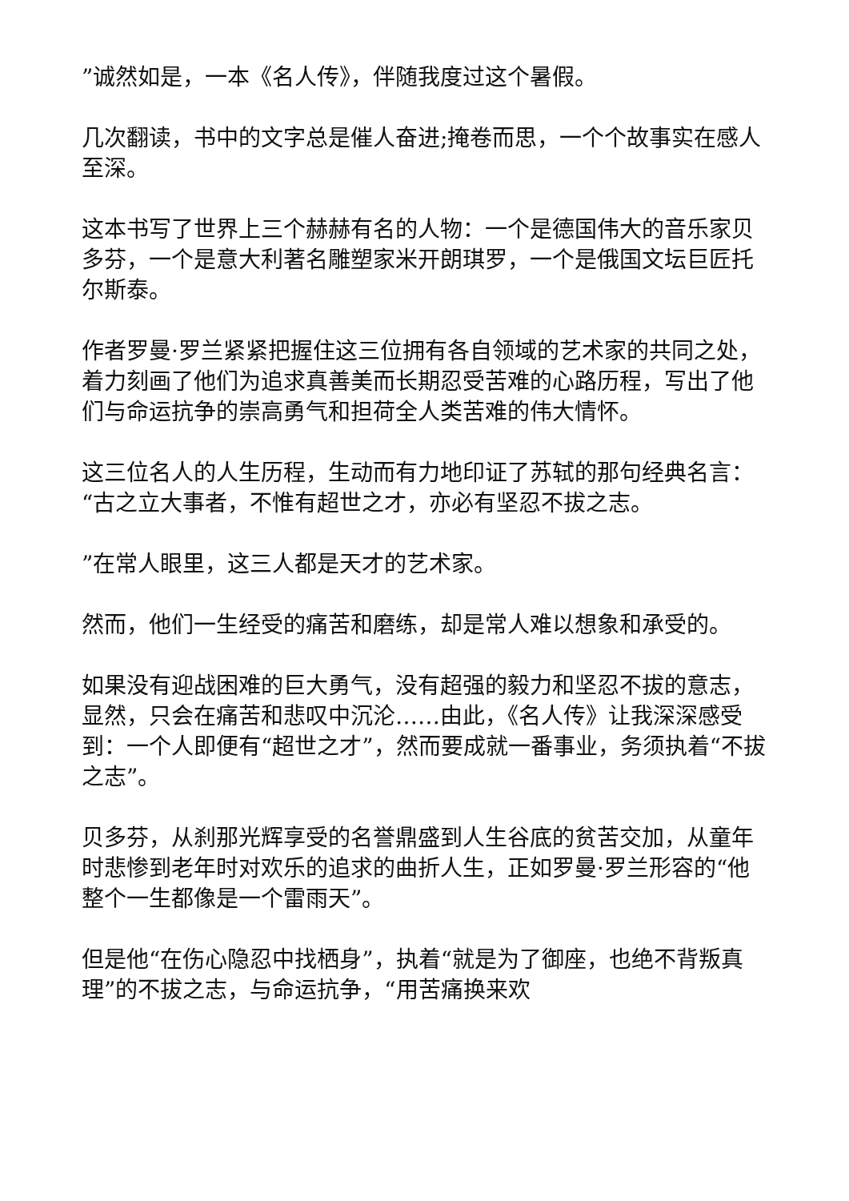”诚然如是，一本《名人传》，伴随我度过这个暑假。
几次翻读，书中的文字总是催人奋进;掩卷而思，一个个故事实在感人至深。
这本书写了世界上三个赫赫有名的人物：一个是德国伟大的音乐家贝多芬，一个是意大利著名雕塑家米开朗琪罗，一个是俄国文坛巨匠托尔斯泰。
作者罗曼·罗兰紧紧把握住这三位拥有各自领域的艺术家的共同之处，着力刻画了他们为追求真善美而长期忍受苦难的心路历程，写出了他们与命运抗争的崇高勇气和担荷全人类苦难的伟大情怀。
这三位名人的人生历程，生动而有力地印证了苏轼的那句经典名言：“古之立大事者，不惟有超世之才，亦必有坚忍不拔之志。
”在常人眼里，这三人都是天才的艺术家。
然而，他们一生经受的痛苦和磨练，却是常人难以想象和承受的。
如果没有迎战困难的巨大勇气，没有超强的毅力和坚忍不拔的意志，显然，只会在痛苦和悲叹中沉沦……由此，《名人传》让我深深感受到：一个人即便有“超世之才”，然而要成就一番事业，务须执着“不拔之志”。
贝多芬，从刹那光辉享受的名誉鼎盛到人生谷底的贫苦交加，从童年时悲惨到老年时对欢乐的追求的曲折人生，正如罗曼·罗兰形容的“他整个一生都像是一个雷雨天”。
但是他“在伤心隐忍中找栖身”，执着“就是为了御座，也绝不背叛真理”的不拔之志，与命运抗争，“用苦痛换来欢